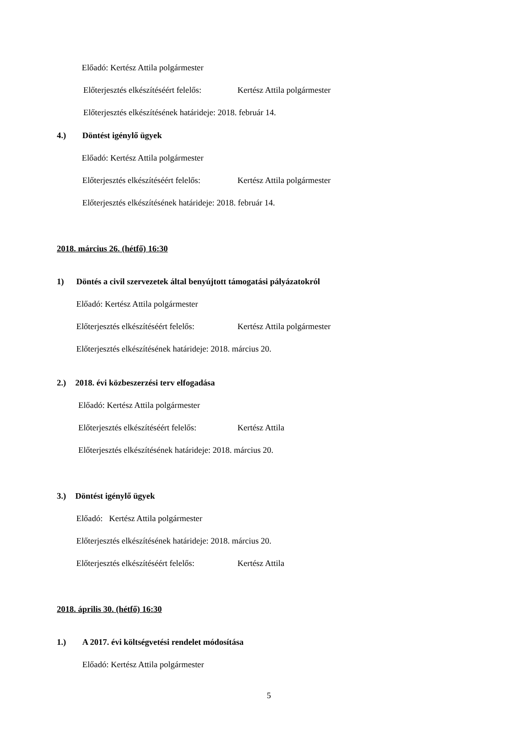Előadó: Kertész Attila polgármester
Előterjesztés elkészítéséért felelős: Kertész Attila polgármester
Előterjesztés elkészítésének határideje: 2018. február 14.
4.) Döntést igénylő ügyek
Előadó: Kertész Attila polgármester
Előterjesztés elkészítéséért felelős: Kertész Attila polgármester
Előterjesztés elkészítésének határideje: 2018. február 14.
2018. március 26. (hétfő) 16:30
1) Döntés a civil szervezetek által benyújtott támogatási pályázatokról
Előadó: Kertész Attila polgármester
Előterjesztés elkészítéséért felelős: Kertész Attila polgármester
Előterjesztés elkészítésének határideje: 2018. március 20.
2.) 2018. évi közbeszerzési terv elfogadása
Előadó: Kertész Attila polgármester
Előterjesztés elkészítéséért felelős: Kertész Attila
Előterjesztés elkészítésének határideje: 2018. március 20.
3.) Döntést igénylő ügyek
Előadó: Kertész Attila polgármester
Előterjesztés elkészítésének határideje: 2018. március 20.
Előterjesztés elkészítéséért felelős: Kertész Attila
2018. április 30. (hétfő) 16:30
1.) A 2017. évi költségvetési rendelet módosítása
Előadó: Kertész Attila polgármester
5